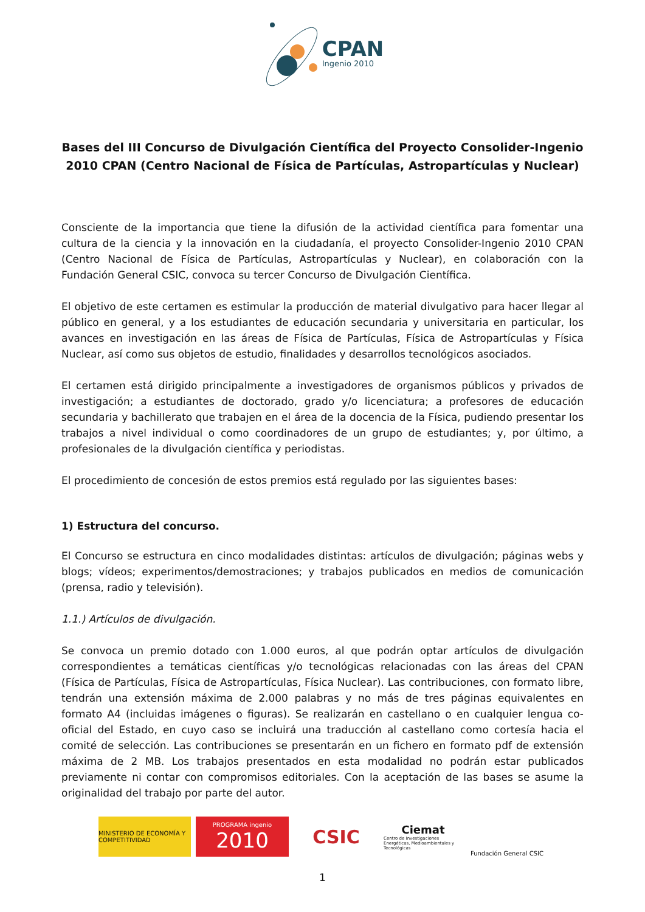CPAN
Ingenio 2010
Bases del III Concurso de Divulgación Científica del Proyecto Consolider-Ingenio 2010 CPAN (Centro Nacional de Física de Partículas, Astropartículas y Nuclear)
Consciente de la importancia que tiene la difusión de la actividad científica para fomentar una cultura de la ciencia y la innovación en la ciudadanía, el proyecto Consolider-Ingenio 2010 CPAN (Centro Nacional de Física de Partículas, Astropartículas y Nuclear), en colaboración con la Fundación General CSIC, convoca su tercer Concurso de Divulgación Científica.
El objetivo de este certamen es estimular la producción de material divulgativo para hacer llegar al público en general, y a los estudiantes de educación secundaria y universitaria en particular, los avances en investigación en las áreas de Física de Partículas, Física de Astropartículas y Física Nuclear, así como sus objetos de estudio, finalidades y desarrollos tecnológicos asociados.
El certamen está dirigido principalmente a investigadores de organismos públicos y privados de investigación; a estudiantes de doctorado, grado y/o licenciatura; a profesores de educación secundaria y bachillerato que trabajen en el área de la docencia de la Física, pudiendo presentar los trabajos a nivel individual o como coordinadores de un grupo de estudiantes; y, por último, a profesionales de la divulgación científica y periodistas.
El procedimiento de concesión de estos premios está regulado por las siguientes bases:
1) Estructura del concurso.
El Concurso se estructura en cinco modalidades distintas: artículos de divulgación; páginas webs y blogs; vídeos; experimentos/demostraciones; y trabajos publicados en medios de comunicación (prensa, radio y televisión).
1.1.) Artículos de divulgación.
Se convoca un premio dotado con 1.000 euros, al que podrán optar artículos de divulgación correspondientes a temáticas científicas y/o tecnológicas relacionadas con las áreas del CPAN (Física de Partículas, Física de Astropartículas, Física Nuclear). Las contribuciones, con formato libre, tendrán una extensión máxima de 2.000 palabras y no más de tres páginas equivalentes en formato A4 (incluidas imágenes o figuras). Se realizarán en castellano o en cualquier lengua co-oficial del Estado, en cuyo caso se incluirá una traducción al castellano como cortesía hacia el comité de selección. Las contribuciones se presentarán en un fichero en formato pdf de extensión máxima de 2 MB. Los trabajos presentados en esta modalidad no podrán estar publicados previamente ni contar con compromisos editoriales. Con la aceptación de las bases se asume la originalidad del trabajo por parte del autor.
MINISTERIO DE ECONOMÍA Y COMPETITIVIDAD
PROGRAMA ingenio
2010
CSIC
Ciemat
Centro de Investigaciones Energéticas, Medioambientales y Tecnológicas
Fundación General CSIC
1